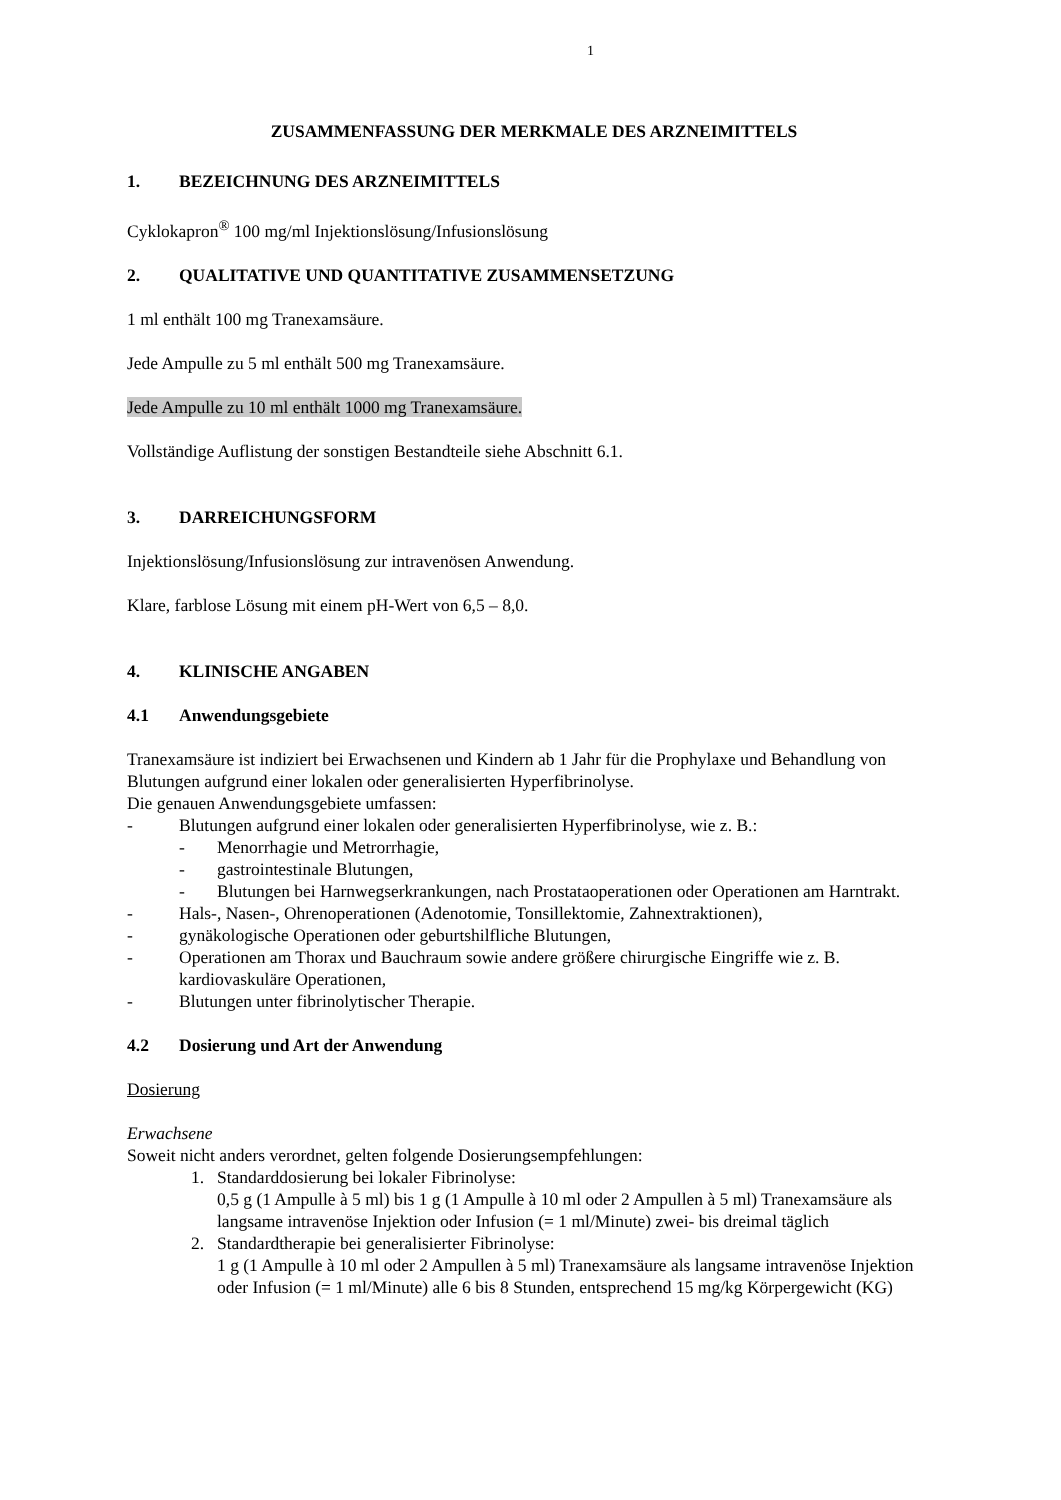1
ZUSAMMENFASSUNG DER MERKMALE DES ARZNEIMITTELS
1. BEZEICHNUNG DES ARZNEIMITTELS
Cyklokapron<sup>®</sup> 100 mg/ml Injektionslösung/Infusionslösung
2. QUALITATIVE UND QUANTITATIVE ZUSAMMENSETZUNG
1 ml enthält 100 mg Tranexamsäure.
Jede Ampulle zu 5 ml enthält 500 mg Tranexamsäure.
Jede Ampulle zu 10 ml enthält 1000 mg Tranexamsäure.
Vollständige Auflistung der sonstigen Bestandteile siehe Abschnitt 6.1.
3. DARREICHUNGSFORM
Injektionslösung/Infusionslösung zur intravenösen Anwendung.
Klare, farblose Lösung mit einem pH-Wert von 6,5 – 8,0.
4. KLINISCHE ANGABEN
4.1 Anwendungsgebiete
Tranexamsäure ist indiziert bei Erwachsenen und Kindern ab 1 Jahr für die Prophylaxe und Behandlung von Blutungen aufgrund einer lokalen oder generalisierten Hyperfibrinolyse.
Die genauen Anwendungsgebiete umfassen:
- Blutungen aufgrund einer lokalen oder generalisierten Hyperfibrinolyse, wie z. B.:
- Menorrhagie und Metrorrhagie,
- gastrointestinale Blutungen,
- Blutungen bei Harnwegserkrankungen, nach Prostataoperationen oder Operationen am Harntrakt.
- Hals-, Nasen-, Ohrenoperationen (Adenotomie, Tonsillektomie, Zahnextraktionen),
- gynäkologische Operationen oder geburtshilfliche Blutungen,
- Operationen am Thorax und Bauchraum sowie andere größere chirurgische Eingriffe wie z. B. kardiovaskuläre Operationen,
- Blutungen unter fibrinolytischer Therapie.
4.2 Dosierung und Art der Anwendung
Dosierung
Erwachsene
Soweit nicht anders verordnet, gelten folgende Dosierungsempfehlungen:
1. Standarddosierung bei lokaler Fibrinolyse:
0,5 g (1 Ampulle à 5 ml) bis 1 g (1 Ampulle à 10 ml oder 2 Ampullen à 5 ml) Tranexamsäure als langsame intravenöse Injektion oder Infusion (= 1 ml/Minute) zwei- bis dreimal täglich
2. Standardtherapie bei generalisierter Fibrinolyse:
1 g (1 Ampulle à 10 ml oder 2 Ampullen à 5 ml) Tranexamsäure als langsame intravenöse Injektion oder Infusion (= 1 ml/Minute) alle 6 bis 8 Stunden, entsprechend 15 mg/kg Körpergewicht (KG)